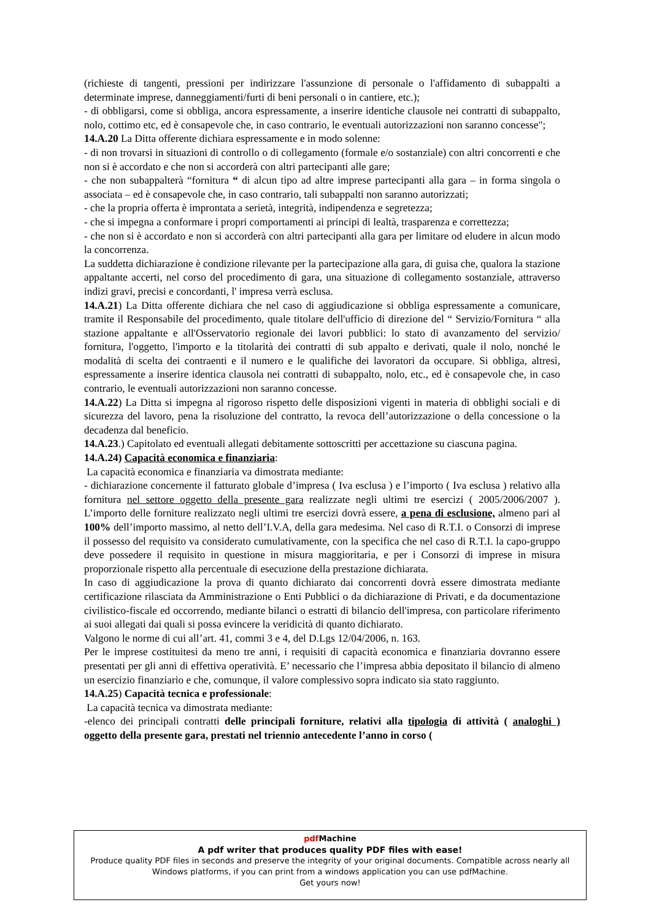(richieste di tangenti, pressioni per indirizzare l'assunzione di personale o l'affidamento di subappalti a determinate imprese, danneggiamenti/furti di beni personali o in cantiere, etc.);
- di obbligarsi, come si obbliga, ancora espressamente, a inserire identiche clausole nei contratti di subappalto, nolo, cottimo etc, ed è consapevole che, in caso contrario, le eventuali autorizzazioni non saranno concesse";
14.A.20 La Ditta offerente dichiara espressamente e in modo solenne:
- di non trovarsi in situazioni di controllo o di collegamento (formale e/o sostanziale) con altri concorrenti e che non si è accordato e che non si accorderà con altri partecipanti alle gare;
- che non subappalterà “fornitura “ di alcun tipo ad altre imprese partecipanti alla gara – in forma singola o associata – ed è consapevole che, in caso contrario, tali subappalti non saranno autorizzati;
- che la propria offerta è improntata a serietà, integrità, indipendenza e segretezza;
- che si impegna a conformare i propri comportamenti ai principi di lealtà, trasparenza e correttezza;
- che non si è accordato e non si accorderà con altri partecipanti alla gara per limitare od eludere in alcun modo la concorrenza.
La suddetta dichiarazione è condizione rilevante per la partecipazione alla gara, di guisa che, qualora la stazione appaltante accerti, nel corso del procedimento di gara, una situazione di collegamento sostanziale, attraverso indizi gravi, precisi e concordanti, l' impresa verrà esclusa.
14.A.21) La Ditta offerente dichiara che nel caso di aggiudicazione si obbliga espressamente a comunicare, tramite il Responsabile del procedimento, quale titolare dell'ufficio di direzione del “ Servizio/Fornitura “ alla stazione appaltante e all'Osservatorio regionale dei lavori pubblici: lo stato di avanzamento del servizio/ fornitura, l'oggetto, l'importo e la titolarità dei contratti di sub appalto e derivati, quale il nolo, nonché le modalità di scelta dei contraenti e il numero e le qualifiche dei lavoratori da occupare. Si obbliga, altresì, espressamente a inserire identica clausola nei contratti di subappalto, nolo, etc., ed è consapevole che, in caso contrario, le eventuali autorizzazioni non saranno concesse.
14.A.22) La Ditta si impegna al rigoroso rispetto delle disposizioni vigenti in materia di obblighi sociali e di sicurezza del lavoro, pena la risoluzione del contratto, la revoca dell’autorizzazione o della concessione o la decadenza dal beneficio.
14.A.23.) Capitolato ed eventuali allegati debitamente sottoscritti per accettazione su ciascuna pagina.
14.A.24) Capacità economica e finanziaria:
La capacità economica e finanziaria va dimostrata mediante:
- dichiarazione concernente il fatturato globale d’impresa ( Iva esclusa ) e l’importo ( Iva esclusa ) relativo alla fornitura nel settore oggetto della presente gara realizzate negli ultimi tre esercizi ( 2005/2006/2007 ). L’importo delle forniture realizzato negli ultimi tre esercizi dovrà essere, a pena di esclusione, almeno pari al 100% dell’importo massimo, al netto dell’I.V.A, della gara medesima. Nel caso di R.T.I. o Consorzi di imprese il possesso del requisito va considerato cumulativamente, con la specifica che nel caso di R.T.I. la capo-gruppo deve possedere il requisito in questione in misura maggioritaria, e per i Consorzi di imprese in misura proporzionale rispetto alla percentuale di esecuzione della prestazione dichiarata.
In caso di aggiudicazione la prova di quanto dichiarato dai concorrenti dovrà essere dimostrata mediante certificazione rilasciata da Amministrazione o Enti Pubblici o da dichiarazione di Privati, e da documentazione civilistico-fiscale ed occorrendo, mediante bilanci o estratti di bilancio dell'impresa, con particolare riferimento ai suoi allegati dai quali si possa evincere la veridicità di quanto dichiarato.
Valgono le norme di cui all’art. 41, commi 3 e 4, del D.Lgs 12/04/2006, n. 163.
Per le imprese costituitesi da meno tre anni, i requisiti di capacità economica e finanziaria dovranno essere presentati per gli anni di effettiva operatività. E’ necessario che l’impresa abbia depositato il bilancio di almeno un esercizio finanziario e che, comunque, il valore complessivo sopra indicato sia stato raggiunto.
14.A.25) Capacità tecnica e professionale:
La capacità tecnica va dimostrata mediante:
-elenco dei principali contratti delle principali forniture, relativi alla tipologia di attività ( analoghi ) oggetto della presente gara, prestati nel triennio antecedente l’anno in corso (
pdfMachine
A pdf writer that produces quality PDF files with ease!
Produce quality PDF files in seconds and preserve the integrity of your original documents. Compatible across nearly all Windows platforms, if you can print from a windows application you can use pdfMachine.
Get yours now!